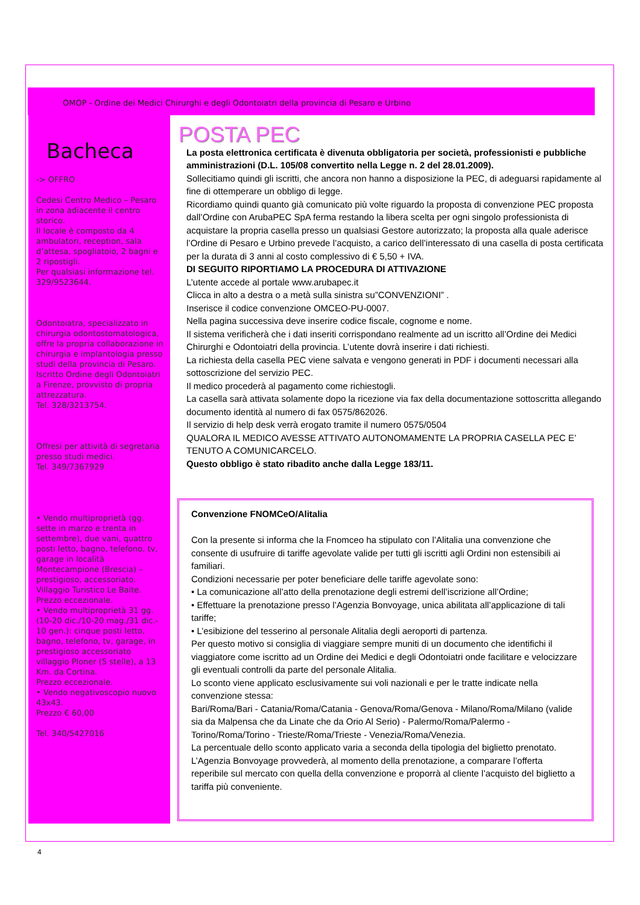OMOP - Ordine dei Medici Chirurghi e degli Odontoiatri della provincia di Pesaro e Urbino
Bacheca
-> OFFRO
Cedesi Centro Medico – Pesaro in zona adiacente il centro storico.
Il locale è composto da 4 ambulatori, reception, sala d’attesa, spogliatoio, 2 bagni e 2 ripostigli.
Per qualsiasi informazione tel. 329/9523644.
Odontoiatra, specializzato in chirurgia odontostomatologica, offre la propria collaborazione in chirurgia e implantologia presso studi della provincia di Pesaro. Iscritto Ordine degli Odontoiatri a Firenze, provvisto di propria attrezzatura.
Tel. 328/3213754.
Offresi per attività di segretaria presso studi medici.
Tel. 349/7367929
• Vendo multiproprietà (gg. sette in marzo e trenta in settembre), due vani, quattro posti letto, bagno, telefono, tv, garage in località Montecampione (Brescia) – prestigioso, accessoriato. Villaggio Turistico Le Baite.
Prezzo eccezionale.
• Vendo multiproprietà 31 gg. (10-20 dic./10-20 mag./31 dic.- 10 gen.): cinque posti letto, bagno, telefono, tv, garage, in prestigioso accessoriato villaggio Ploner (5 stelle), a 13 Km. da Cortina.
Prezzo eccezionale.
• Vendo negativoscopio nuovo 43x43.
Prezzo € 60,00
Tel. 340/5427016
POSTA PEC
La posta elettronica certificata è divenuta obbligatoria per società, professionisti e pubbliche amministrazioni (D.L. 105/08 convertito nella Legge n. 2 del 28.01.2009).
Sollecitiamo quindi gli iscritti, che ancora non hanno a disposizione la PEC, di adeguarsi rapidamente al fine di ottemperare un obbligo di legge.
Ricordiamo quindi quanto già comunicato più volte riguardo la proposta di convenzione PEC proposta dall’Ordine con ArubaPEC SpA ferma restando la libera scelta per ogni singolo professionista di acquistare la propria casella presso un qualsiasi Gestore autorizzato; la proposta alla quale aderisce l’Ordine di Pesaro e Urbino prevede l’acquisto, a carico dell’interessato di una casella di posta certificata per la durata di 3 anni al costo complessivo di € 5,50 + IVA.
DI SEGUITO RIPORTIAMO LA PROCEDURA DI ATTIVAZIONE
L’utente accede al portale www.arubapec.it
Clicca in alto a destra o a metà sulla sinistra su”CONVENZIONI” .
Inserisce il codice convenzione OMCEO-PU-0007.
Nella pagina successiva deve inserire codice fiscale, cognome e nome.
Il sistema verificherà che i dati inseriti corrispondano realmente ad un iscritto all’Ordine dei Medici Chirurghi e Odontoiatri della provincia. L’utente dovrà inserire i dati richiesti.
La richiesta della casella PEC viene salvata e vengono generati in PDF i documenti necessari alla sottoscrizione del servizio PEC.
Il medico procederà al pagamento come richiestogli.
La casella sarà attivata solamente dopo la ricezione via fax della documentazione sottoscritta allegando documento identità al numero di fax 0575/862026.
Il servizio di help desk verrà erogato tramite il numero 0575/0504
QUALORA IL MEDICO AVESSE ATTIVATO AUTONOMAMENTE LA PROPRIA CASELLA PEC E’ TENUTO A COMUNICARCELO.
Questo obbligo è stato ribadito anche dalla Legge 183/11.
Convenzione FNOMCeO/Alitalia
Con la presente si informa che la Fnomceo ha stipulato con l’Alitalia una convenzione che consente di usufruire di tariffe agevolate valide per tutti gli iscritti agli Ordini non estensibili ai familiari.
Condizioni necessarie per poter beneficiare delle tariffe agevolate sono:
• La comunicazione all’atto della prenotazione degli estremi dell’iscrizione all’Ordine;
• Effettuare la prenotazione presso l’Agenzia Bonvoyage, unica abilitata all’applicazione di tali tariffe;
• L’esibizione del tesserino al personale Alitalia degli aeroporti di partenza.
Per questo motivo si consiglia di viaggiare sempre muniti di un documento che identifichi il viaggiatore come iscritto ad un Ordine dei Medici e degli Odontoiatri onde facilitare e velocizzare gli eventuali controlli da parte del personale Alitalia.
Lo sconto viene applicato esclusivamente sui voli nazionali e per le tratte indicate nella convenzione stessa:
Bari/Roma/Bari - Catania/Roma/Catania - Genova/Roma/Genova - Milano/Roma/Milano (valide sia da Malpensa che da Linate che da Orio Al Serio) - Palermo/Roma/Palermo - Torino/Roma/Torino - Trieste/Roma/Trieste - Venezia/Roma/Venezia.
La percentuale dello sconto applicato varia a seconda della tipologia del biglietto prenotato. L’Agenzia Bonvoyage provvederà, al momento della prenotazione, a comparare l’offerta reperibile sul mercato con quella della convenzione e proporrà al cliente l’acquisto del biglietto a tariffa più conveniente.
4